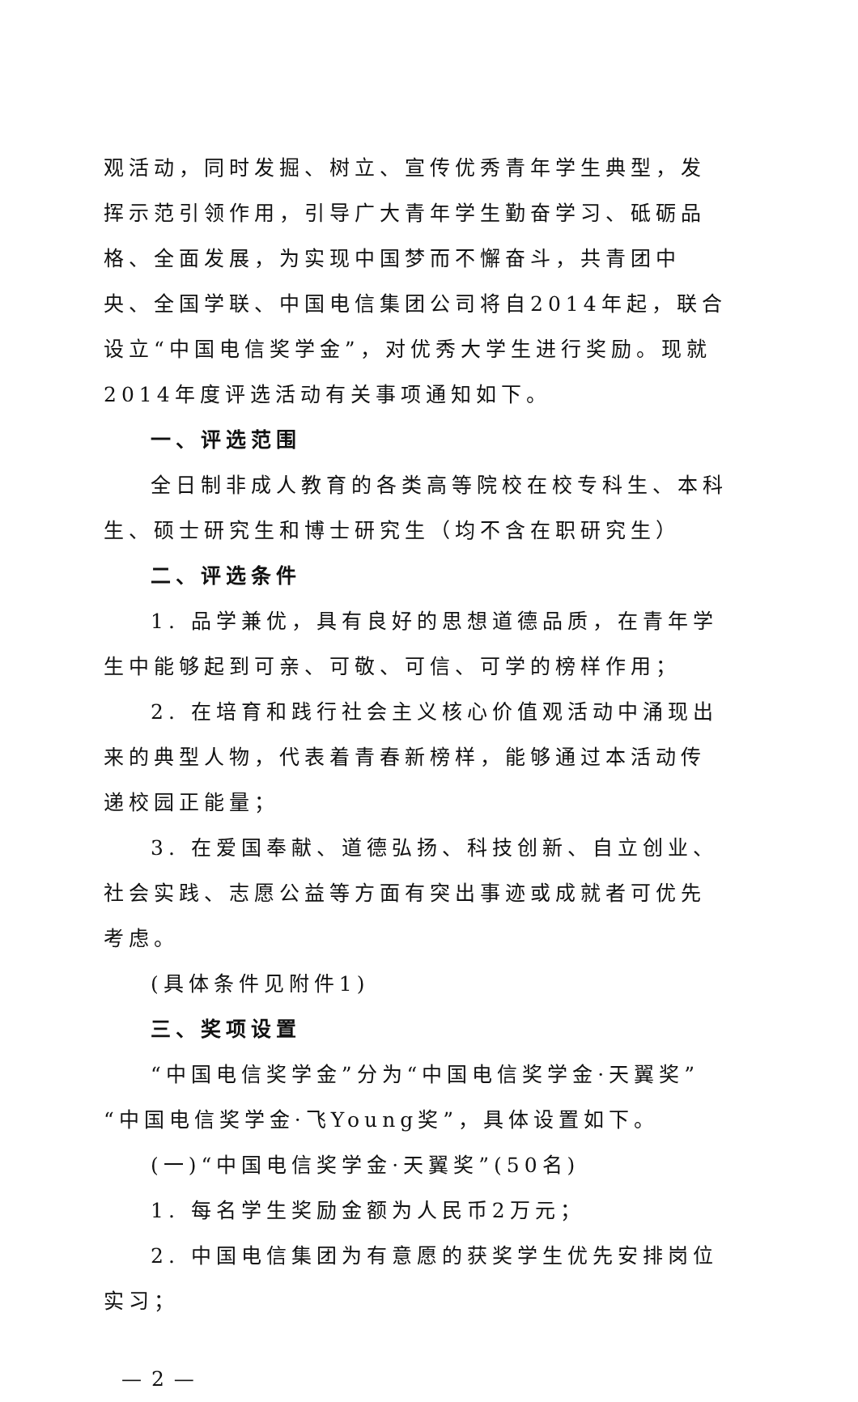观活动，同时发掘、树立、宣传优秀青年学生典型，发挥示范引领作用，引导广大青年学生勤奋学习、砥砺品格、全面发展，为实现中国梦而不懈奋斗，共青团中央、全国学联、中国电信集团公司将自2014年起，联合设立“中国电信奖学金”，对优秀大学生进行奖励。现就2014年度评选活动有关事项通知如下。
一、评选范围
全日制非成人教育的各类高等院校在校专科生、本科生、硕士研究生和博士研究生（均不含在职研究生）
二、评选条件
1. 品学兼优，具有良好的思想道德品质，在青年学生中能够起到可亲、可敬、可信、可学的榜样作用；
2. 在培育和践行社会主义核心价值观活动中涌现出来的典型人物，代表着青春新榜样，能够通过本活动传递校园正能量；
3. 在爱国奉献、道德弘扬、科技创新、自立创业、社会实践、志愿公益等方面有突出事迹或成就者可优先考虑。
(具体条件见附件1)
三、奖项设置
“中国电信奖学金”分为“中国电信奖学金·天翼奖”“中国电信奖学金·飞Young奖”，具体设置如下。
(一)“中国电信奖学金·天翼奖”(50名)
1. 每名学生奖励金额为人民币2万元；
2. 中国电信集团为有意愿的获奖学生优先安排岗位实习；
— 2 —